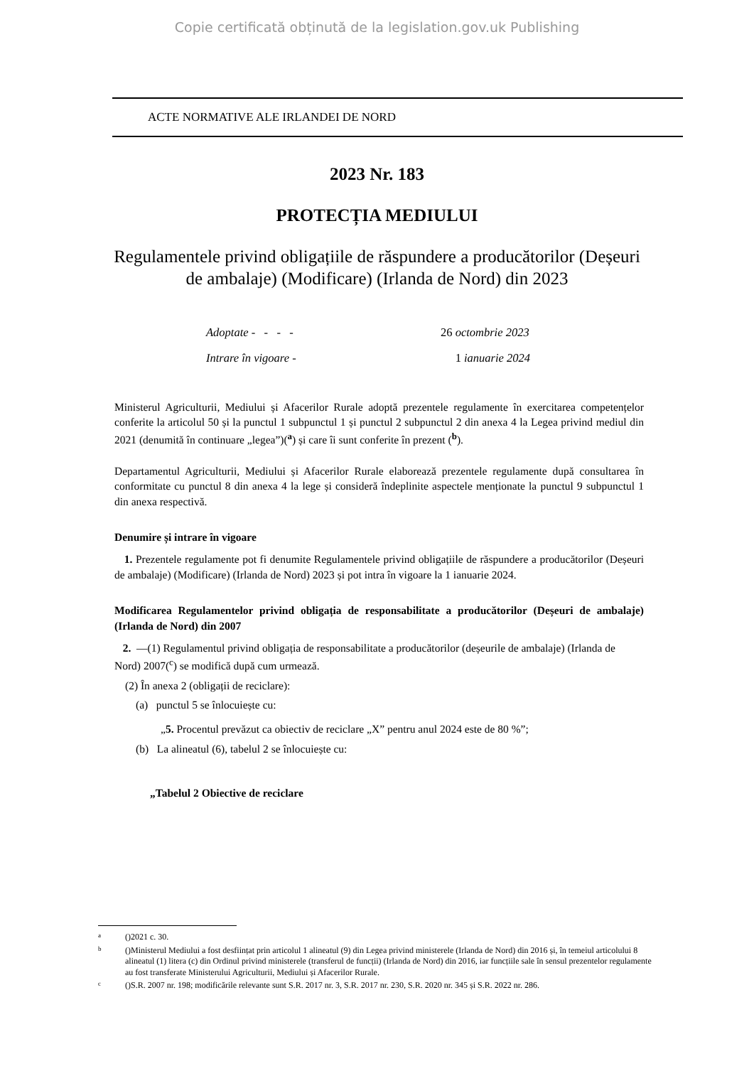Copie certificată obținută de la legislation.gov.uk Publishing
ACTE NORMATIVE ALE IRLANDEI DE NORD
2023 Nr. 183
PROTECȚIA MEDIULUI
Regulamentele privind obligațiile de răspundere a producătorilor (Deșeuri de ambalaje) (Modificare) (Irlanda de Nord) din 2023
Adoptate - - - - 26 octombrie 2023
Intrare în vigoare - 1 ianuarie 2024
Ministerul Agriculturii, Mediului și Afacerilor Rurale adoptă prezentele regulamente în exercitarea competențelor conferite la articolul 50 și la punctul 1 subpunctul 1 și punctul 2 subpunctul 2 din anexa 4 la Legea privind mediul din 2021 (denumită în continuare „legea”)(<sup>a</sup>) și care îi sunt conferite în prezent (<sup>b</sup>).
Departamentul Agriculturii, Mediului și Afacerilor Rurale elaborează prezentele regulamente după consultarea în conformitate cu punctul 8 din anexa 4 la lege și consideră îndeplinite aspectele menționate la punctul 9 subpunctul 1 din anexa respectivă.
Denumire și intrare în vigoare
1. Prezentele regulamente pot fi denumite Regulamentele privind obligațiile de răspundere a producătorilor (Deșeuri de ambalaje) (Modificare) (Irlanda de Nord) 2023 și pot intra în vigoare la 1 ianuarie 2024.
Modificarea Regulamentelor privind obligația de responsabilitate a producătorilor (Deșeuri de ambalaje) (Irlanda de Nord) din 2007
2. —(1) Regulamentul privind obligația de responsabilitate a producătorilor (deșeurile de ambalaje) (Irlanda de Nord) 2007(<sup>c</sup>) se modifică după cum urmează.
(2) În anexa 2 (obligații de reciclare):
(a) punctul 5 se înlocuiește cu:
„5. Procentul prevăzut ca obiectiv de reciclare „X” pentru anul 2024 este de 80 %”;
(b) La alineatul (6), tabelul 2 se înlocuiește cu:
„Tabelul 2 Obiective de reciclare
a ()2021 c. 30.
b ()Ministerul Mediului a fost desființat prin articolul 1 alineatul (9) din Legea privind ministerele (Irlanda de Nord) din 2016 și, în temeiul articolului 8 alineatul (1) litera (c) din Ordinul privind ministerele (transferul de funcții) (Irlanda de Nord) din 2016, iar funcțiile sale în sensul prezentelor regulamente au fost transferate Ministerului Agriculturii, Mediului și Afacerilor Rurale.
c ()S.R. 2007 nr. 198; modificările relevante sunt S.R. 2017 nr. 3, S.R. 2017 nr. 230, S.R. 2020 nr. 345 și S.R. 2022 nr. 286.